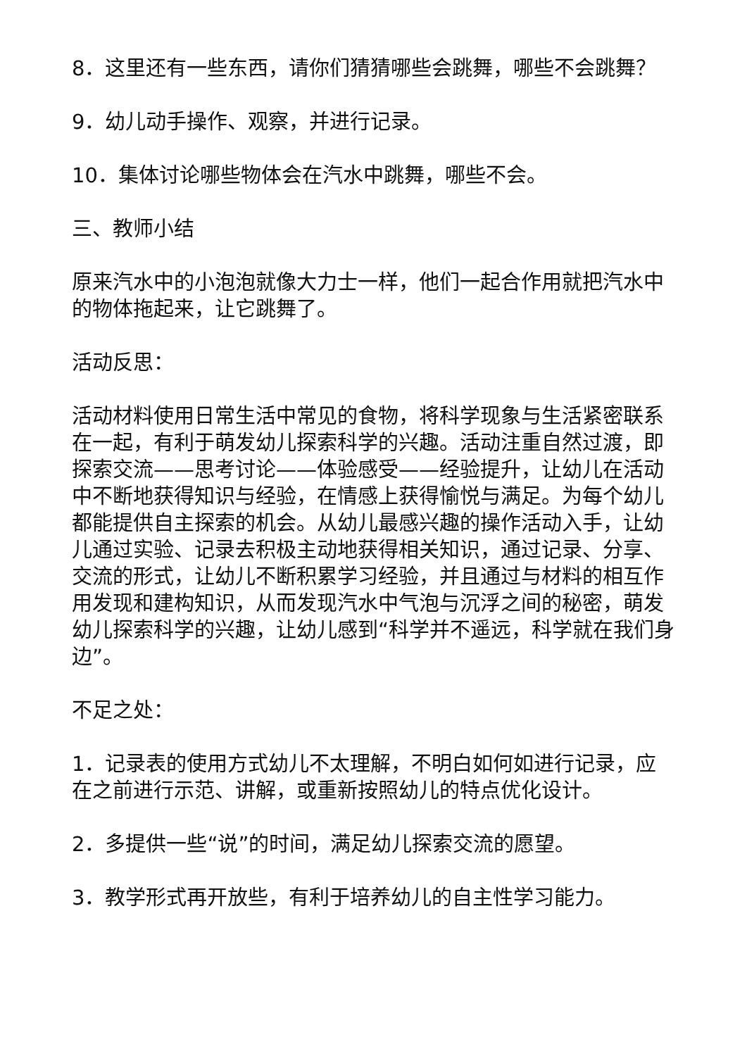8．这里还有一些东西，请你们猜猜哪些会跳舞，哪些不会跳舞？
9．幼儿动手操作、观察，并进行记录。
10．集体讨论哪些物体会在汽水中跳舞，哪些不会。
三、教师小结
原来汽水中的小泡泡就像大力士一样，他们一起合作用就把汽水中的物体拖起来，让它跳舞了。
活动反思：
活动材料使用日常生活中常见的食物，将科学现象与生活紧密联系在一起，有利于萌发幼儿探索科学的兴趣。活动注重自然过渡，即探索交流——思考讨论——体验感受——经验提升，让幼儿在活动中不断地获得知识与经验，在情感上获得愉悦与满足。为每个幼儿都能提供自主探索的机会。从幼儿最感兴趣的操作活动入手，让幼儿通过实验、记录去积极主动地获得相关知识，通过记录、分享、交流的形式，让幼儿不断积累学习经验，并且通过与材料的相互作用发现和建构知识，从而发现汽水中气泡与沉浮之间的秘密，萌发幼儿探索科学的兴趣，让幼儿感到“科学并不遥远，科学就在我们身边”。
不足之处：
1．记录表的使用方式幼儿不太理解，不明白如何如进行记录，应在之前进行示范、讲解，或重新按照幼儿的特点优化设计。
2．多提供一些“说”的时间，满足幼儿探索交流的愿望。
3．教学形式再开放些，有利于培养幼儿的自主性学习能力。